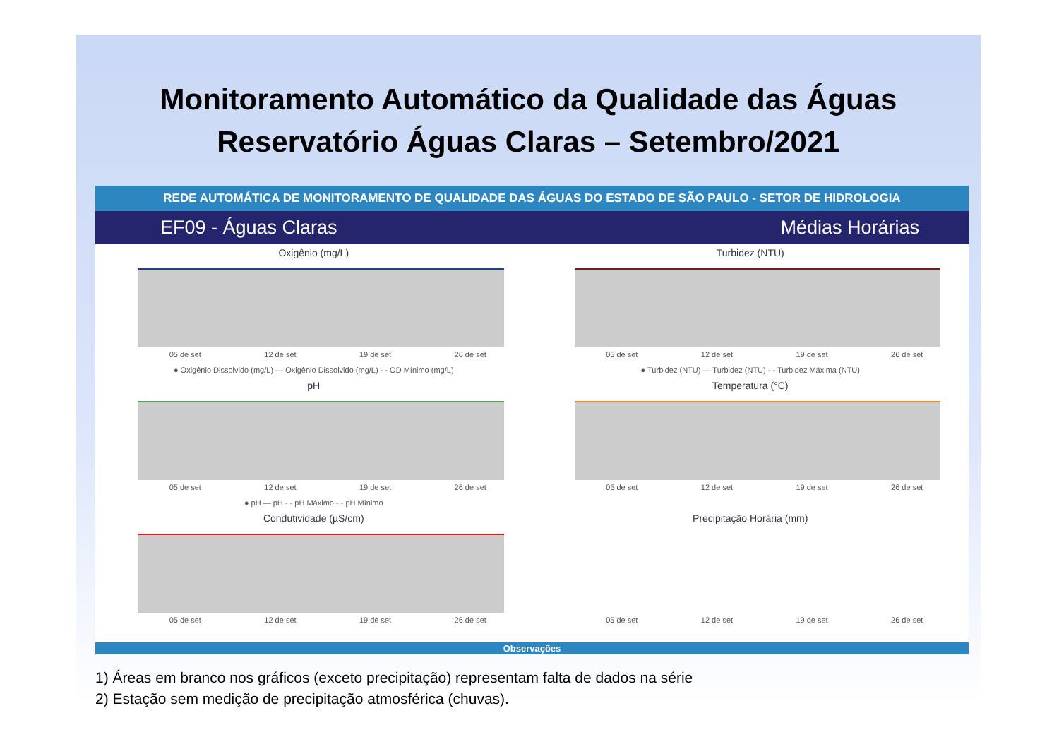Monitoramento Automático da Qualidade das Águas
Reservatório Águas Claras – Setembro/2021
REDE AUTOMÁTICA DE MONITORAMENTO DE QUALIDADE DAS ÁGUAS DO ESTADO DE SÃO PAULO - SETOR DE HIDROLOGIA
EF09 - Águas Claras Médias Horárias
Oxigênio (mg/L)
05 de set 12 de set 19 de set 26 de set
● Oxigênio Dissolvido (mg/L) — Oxigênio Dissolvido (mg/L) - - OD Mínimo (mg/L)
Turbidez (NTU)
05 de set 12 de set 19 de set 26 de set
● Turbidez (NTU) — Turbidez (NTU) - - Turbidez Máxima (NTU)
pH
05 de set 12 de set 19 de set 26 de set
● pH — pH - - pH Máximo - - pH Mínimo
Temperatura (°C)
05 de set 12 de set 19 de set 26 de set
Condutividade (µS/cm)
05 de set 12 de set 19 de set 26 de set
Precipitação Horária (mm)
05 de set 12 de set 19 de set 26 de set
Observações
1) Áreas em branco nos gráficos (exceto precipitação) representam falta de dados na série
2) Estação sem medição de precipitação atmosférica (chuvas).